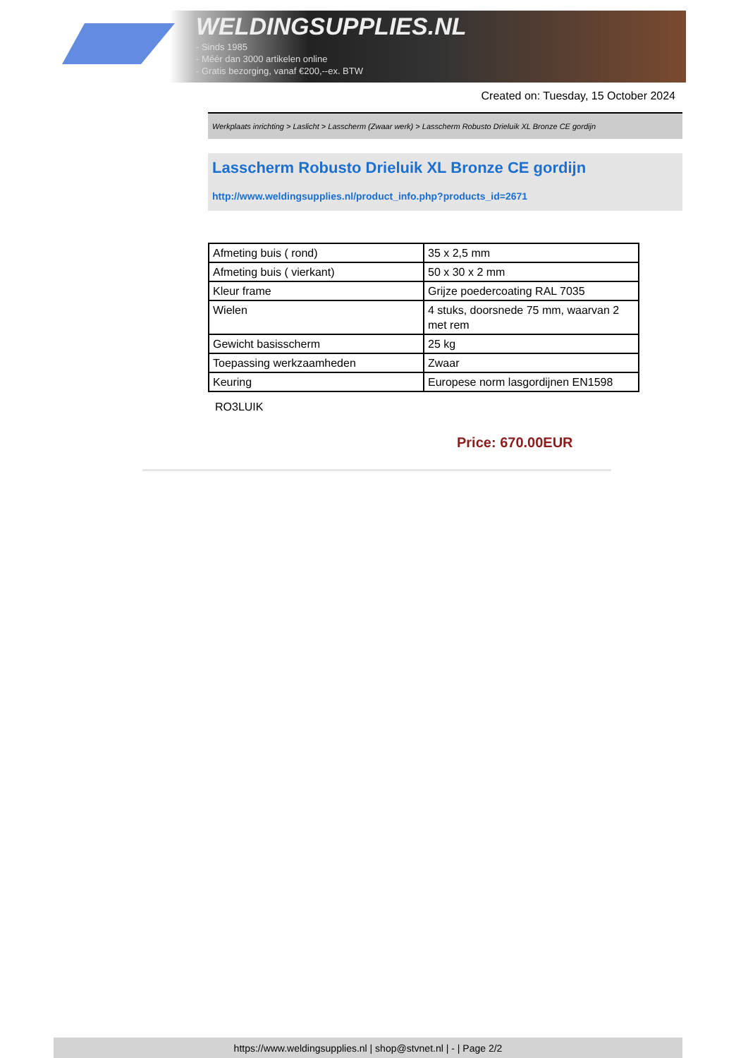WELDINGSUPPLIES.NL
- Sinds 1985
- Méér dan 3000 artikelen online
- Gratis bezorging, vanaf €200,--ex. BTW
Created on: Tuesday, 15 October 2024
Werkplaats inrichting > Laslicht > Lasscherm (Zwaar werk) > Lasscherm Robusto Drieluik XL Bronze CE gordijn
Lasscherm Robusto Drieluik XL Bronze CE gordijn
http://www.weldingsupplies.nl/product_info.php?products_id=2671
| Afmeting buis ( rond) | 35 x 2,5 mm |
| Afmeting buis ( vierkant) | 50 x 30 x 2 mm |
| Kleur frame | Grijze poedercoating RAL 7035 |
| Wielen | 4 stuks, doorsnede 75 mm, waarvan 2 met rem |
| Gewicht basisscherm | 25 kg |
| Toepassing werkzaamheden | Zwaar |
| Keuring | Europese norm lasgordijnen EN1598 |
RO3LUIK
Price: 670.00EUR
https://www.weldingsupplies.nl | shop@stvnet.nl | - | Page 2/2